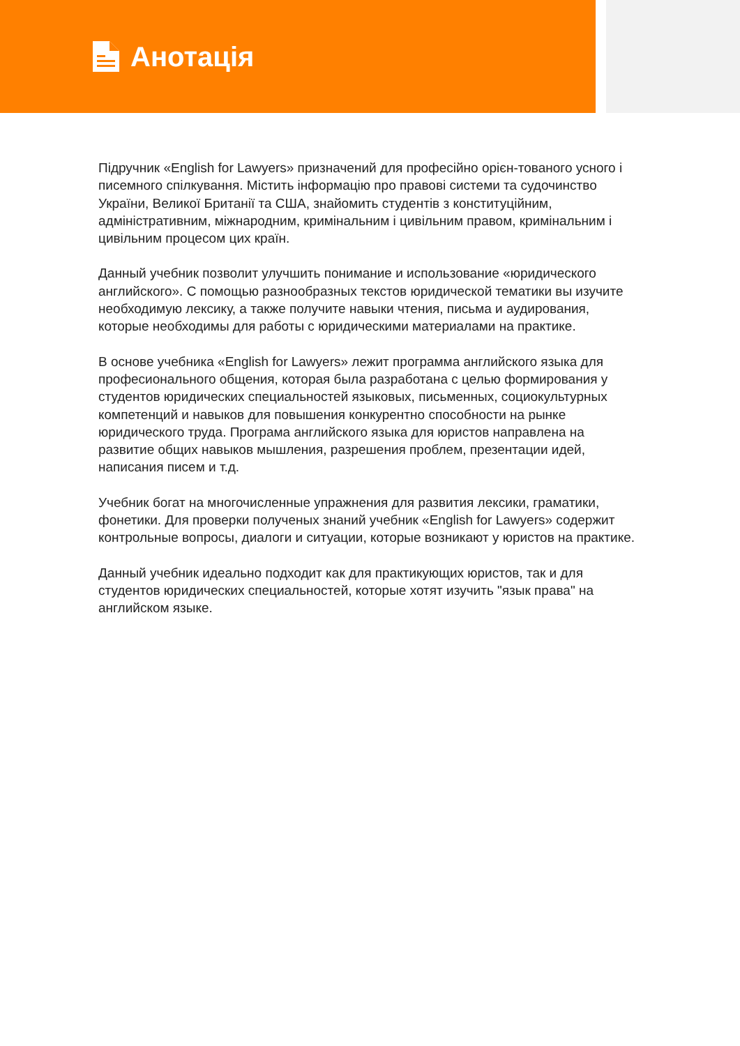Анотація
Підручник «English for Lawyers» призначений для професійно орієн-тованого усного і писемного спілкування. Містить інформацію про правові системи та судочинство України, Великої Британії та США, знайомить студентів з конституційним, адміністративним, міжнародним, кримінальним і цивільним правом, кримінальним і цивільним процесом цих країн.
Данный учебник позволит улучшить понимание и использование «юридического английского». С помощью разнообразных текстов юридической тематики вы изучите необходимую лексику, а также получите навыки чтения, письма и аудирования, которые необходимы для работы с юридическими материалами на практике.
В основе учебника «English for Lawyers» лежит программа английского языка для професионального общения, которая была разработана с целью формирования у студентов юридических специальностей языковых, письменных, социокультурных компетенций и навыков для повышения конкурентно способности на рынке юридического труда. Програма английского языка для юристов направлена на развитие общих навыков мышления, разрешения проблем, презентации идей, написания писем и т.д.
Учебник богат на многочисленные упражнения для развития лексики, граматики, фонетики. Для проверки полученых знаний учебник «English for Lawyers» содержит контрольные вопросы, диалоги и ситуации, которые возникают у юристов на практике.
Данный учебник идеально подходит как для практикующих юристов, так и для студентов юридических специальностей, которые хотят изучить "язык права" на английском языке.